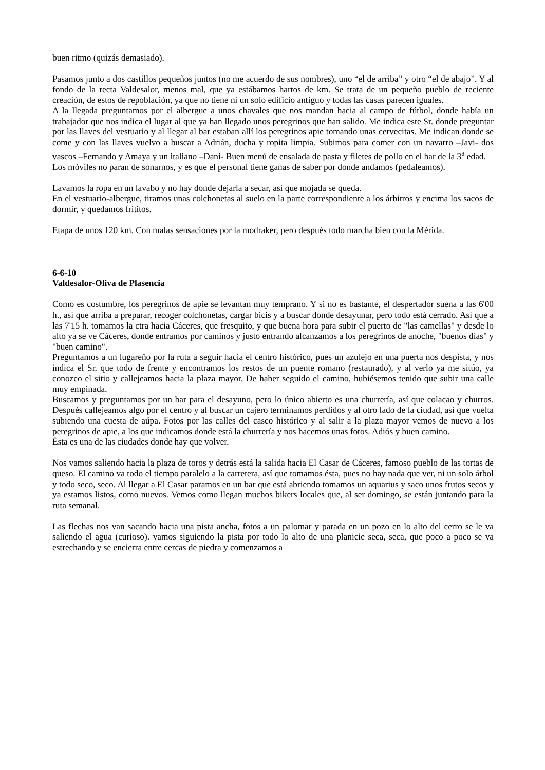buen ritmo (quizás demasiado).
Pasamos junto a dos castillos pequeños juntos (no me acuerdo de sus nombres), uno “el de arriba” y otro “el de abajo”. Y al fondo de la recta Valdesalor, menos mal, que ya estábamos hartos de km. Se trata de un pequeño pueblo de reciente creación, de estos de repoblación, ya que no tiene ni un solo edificio antiguo y todas las casas parecen iguales.
A la llegada preguntamos por el albergue a unos chavales que nos mandan hacia al campo de fútbol, donde había un trabajador que nos indica el lugar al que ya han llegado unos peregrinos que han salido. Me indica este Sr. donde preguntar por las llaves del vestuario y al llegar al bar estaban allí los peregrinos apie tomando unas cervecitas. Me indican donde se come y con las llaves vuelvo a buscar a Adrián, ducha y ropita limpia. Subimos para comer con un navarro –Javi- dos vascos –Fernando y Amaya y un italiano –Dani- Buen menú de ensalada de pasta y filetes de pollo en el bar de la 3<sup>a</sup> edad.
Los móviles no paran de sonarnos, y es que el personal tiene ganas de saber por donde andamos (pedaleamos).
Lavamos la ropa en un lavabo y no hay donde dejarla a secar, así que mojada se queda.
En el vestuario-albergue, tiramos unas colchonetas al suelo en la parte correspondiente a los árbitros y encima los sacos de dormir, y quedamos frititos.
Etapa de unos 120 km. Con malas sensaciones por la modraker, pero después todo marcha bien con la Mérida.
6-6-10
Valdesalor-Oliva de Plasencia
Como es costumbre, los peregrinos de apie se levantan muy temprano. Y si no es bastante, el despertador suena a las 6'00 h., así que arriba a preparar, recoger colchonetas, cargar bicis y a buscar donde desayunar, pero todo está cerrado. Así que a las 7'15 h. tomamos la ctra hacia Cáceres, que fresquito, y que buena hora para subir el puerto de "las camellas" y desde lo alto ya se ve Cáceres, donde entramos por caminos y justo entrando alcanzamos a los peregrinos de anoche, "buenos días" y "buen camino".
Preguntamos a un lugareño por la ruta a seguir hacia el centro histórico, pues un azulejo en una puerta nos despista, y nos indica el Sr. que todo de frente y encontramos los restos de un puente romano (restaurado), y al verlo ya me sitúo, ya conozco el sitio y callejeamos hacia la plaza mayor. De haber seguido el camino, hubiésemos tenido que subir una calle muy empinada.
Buscamos y preguntamos por un bar para el desayuno, pero lo único abierto es una churrería, así que colacao y churros. Después callejeamos algo por el centro y al buscar un cajero terminamos perdidos y al otro lado de la ciudad, así que vuelta subiendo una cuesta de aúpa. Fotos por las calles del casco histórico y al salir a la plaza mayor vemos de nuevo a los peregrinos de apie, a los que indicamos donde está la churrería y nos hacemos unas fotos. Adiós y buen camino.
Ésta es una de las ciudades donde hay que volver.
Nos vamos saliendo hacia la plaza de toros y detrás está la salida hacia El Casar de Cáceres, famoso pueblo de las tortas de queso. El camino va todo el tiempo paralelo a la carretera, así que tomamos ésta, pues no hay nada que ver, ni un solo árbol y todo seco, seco. Al llegar a El Casar paramos en un bar que está abriendo tomamos un aquarius y saco unos frutos secos y ya estamos listos, como nuevos. Vemos como llegan muchos bikers locales que, al ser domingo, se están juntando para la ruta semanal.
Las flechas nos van sacando hacia una pista ancha, fotos a un palomar y parada en un pozo en lo alto del cerro se le va saliendo el agua (curioso). vamos siguiendo la pista por todo lo alto de una planicie seca, seca, que poco a poco se va estrechando y se encierra entre cercas de piedra y comenzamos a